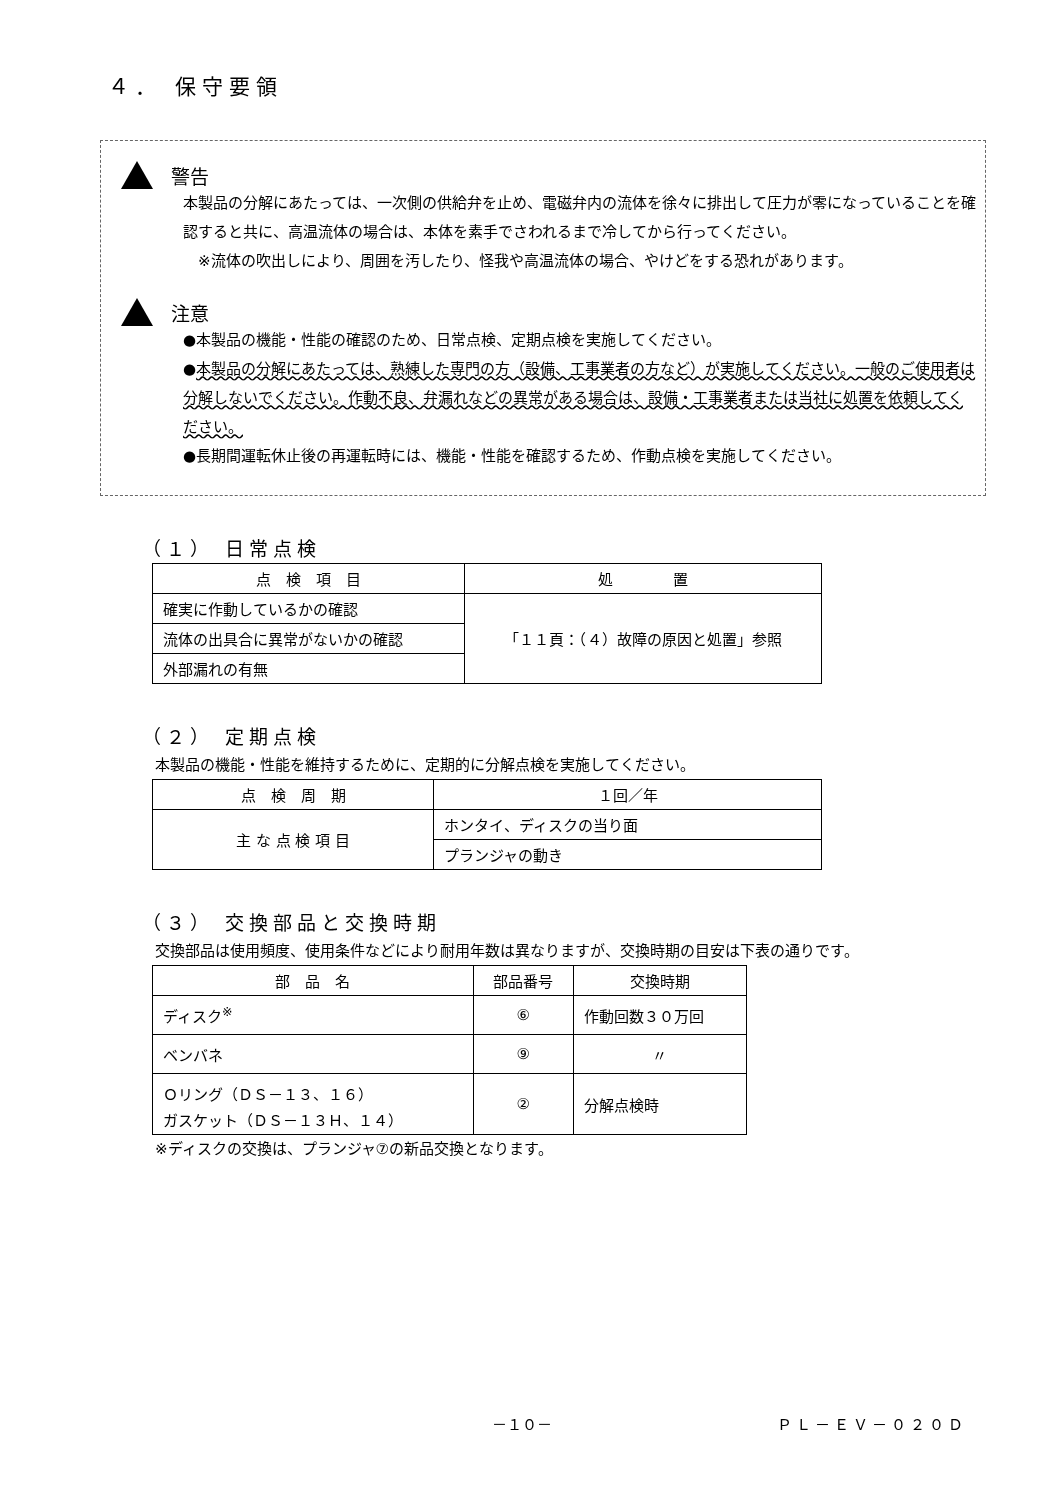４． 保守要領
警告
本製品の分解にあたっては、一次側の供給弁を止め、電磁弁内の流体を徐々に排出して圧力が零になっていることを確認すると共に、高温流体の場合は、本体を素手でさわれるまで冷してから行ってください。
　※流体の吹出しにより、周囲を汚したり、怪我や高温流体の場合、やけどをする恐れがあります。
注意
●本製品の機能・性能の確認のため、日常点検、定期点検を実施してください。
●本製品の分解にあたっては、熟練した専門の方（設備、工事業者の方など）が実施してください。一般のご使用者は分解しないでください。作動不良、弁漏れなどの異常がある場合は、設備・工事業者または当社に処置を依頼してください。
●長期間運転休止後の再運転時には、機能・性能を確認するため、作動点検を実施してください。
（１） 日常点検
| 点 検 項 目 | 処 置 |
| --- | --- |
| 確実に作動しているかの確認 | 「１１頁：（４）故障の原因と処置」参照 |
| 流体の出具合に異常がないかの確認 | |
| 外部漏れの有無 | |
（２） 定期点検
本製品の機能・性能を維持するために、定期的に分解点検を実施してください。
| 点 検 周 期 | １回／年 |
| --- | --- |
| 主 な 点 検 項 目 | ホンタイ、ディスクの当り面 |
| | プランジャの動き |
（３） 交換部品と交換時期
交換部品は使用頻度、使用条件などにより耐用年数は異なりますが、交換時期の目安は下表の通りです。
| 部 品 名 | 部品番号 | 交換時期 |
| --- | --- | --- |
| ディスク<sup>※</sup> | ⑥ | 作動回数３０万回 |
| ベンバネ | ⑨ | 〃 |
| Ｏリング（ＤＳ－１３、１６） ガスケット（ＤＳ－１３Ｈ、１４） | ② | 分解点検時 |
※ディスクの交換は、プランジャ⑦の新品交換となります。
－１０－ ＰＬ－ＥＶ－０２０Ｄ